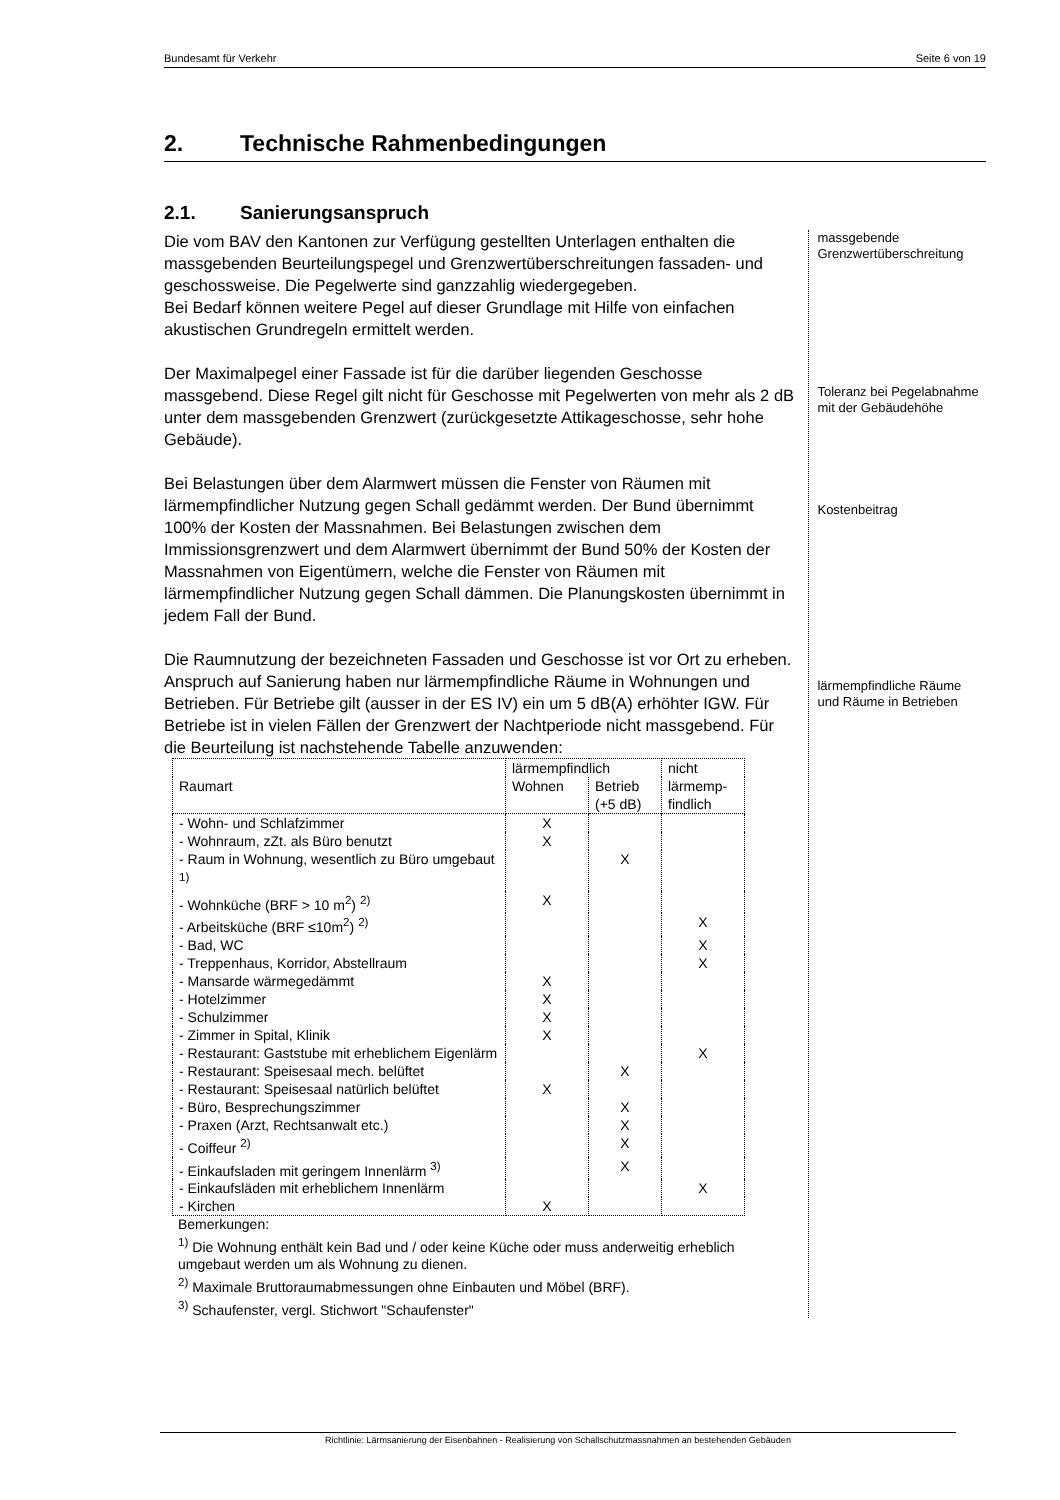Bundesamt für Verkehr Seite 6 von 19
2. Technische Rahmenbedingungen
2.1. Sanierungsanspruch
Die vom BAV den Kantonen zur Verfügung gestellten Unterlagen enthalten die massgebenden Beurteilungspegel und Grenzwertüberschreitungen fassaden- und geschossweise. Die Pegelwerte sind ganzzahlig wiedergegeben.
Bei Bedarf können weitere Pegel auf dieser Grundlage mit Hilfe von einfachen akustischen Grundregeln ermittelt werden.
Der Maximalpegel einer Fassade ist für die darüber liegenden Geschosse massgebend. Diese Regel gilt nicht für Geschosse mit Pegelwerten von mehr als 2 dB unter dem massgebenden Grenzwert (zurückgesetzte Attikageschosse, sehr hohe Gebäude).
Bei Belastungen über dem Alarmwert müssen die Fenster von Räumen mit lärmempfindlicher Nutzung gegen Schall gedämmt werden. Der Bund übernimmt 100% der Kosten der Massnahmen. Bei Belastungen zwischen dem Immissionsgrenzwert und dem Alarmwert übernimmt der Bund 50% der Kosten der Massnahmen von Eigentümern, welche die Fenster von Räumen mit lärmempfindlicher Nutzung gegen Schall dämmen. Die Planungskosten übernimmt in jedem Fall der Bund.
Die Raumnutzung der bezeichneten Fassaden und Geschosse ist vor Ort zu erheben. Anspruch auf Sanierung haben nur lärmempfindliche Räume in Wohnungen und Betrieben. Für Betriebe gilt (ausser in der ES IV) ein um 5 dB(A) erhöhter IGW. Für Betriebe ist in vielen Fällen der Grenzwert der Nachtperiode nicht massgebend. Für die Beurteilung ist nachstehende Tabelle anzuwenden:
| Raumart | lärmempfindlich | | nicht lärmemp-findlich |
| --- | --- | --- | --- |
| | Wohnen | Betrieb (+5 dB) | |
| - Wohn- und Schlafzimmer | X | | |
| - Wohnraum, zZt. als Büro benutzt | X | | |
| - Raum in Wohnung, wesentlich zu Büro umgebaut <sup>1)</sup> | | X | |
| - Wohnküche (BRF > 10 m<sup>2</sup>) <sup>2)</sup> | X | | |
| - Arbeitsküche (BRF ≤10m<sup>2</sup>) <sup>2)</sup> | | | X |
| - Bad, WC | | | X |
| - Treppenhaus, Korridor, Abstellraum | | | X |
| - Mansarde wärmegedämmt | X | | |
| - Hotelzimmer | X | | |
| - Schulzimmer | X | | |
| - Zimmer in Spital, Klinik | X | | |
| - Restaurant: Gaststube mit erheblichem Eigenlärm | | | X |
| - Restaurant: Speisesaal mech. belüftet | | X | |
| - Restaurant: Speisesaal natürlich belüftet | X | | |
| - Büro, Besprechungszimmer | | X | |
| - Praxen (Arzt, Rechtsanwalt etc.) | | X | |
| - Coiffeur <sup>2)</sup> | | X | |
| - Einkaufsladen mit geringem Innenlärm <sup>3)</sup> | | X | |
| - Einkaufsläden mit erheblichem Innenlärm | | | X |
| - Kirchen | X | | |
Bemerkungen:
<sup>1)</sup> Die Wohnung enthält kein Bad und / oder keine Küche oder muss anderweitig erheblich umgebaut werden um als Wohnung zu dienen.
<sup>2)</sup> Maximale Bruttoraumabmessungen ohne Einbauten und Möbel (BRF).
<sup>3)</sup> Schaufenster, vergl. Stichwort "Schaufenster"
massgebende Grenzwertüberschreitung
Toleranz bei Pegelabnahme mit der Gebäudehöhe
Kostenbeitrag
lärmempfindliche Räume und Räume in Betrieben
Richtlinie: Lärmsanierung der Eisenbahnen - Realisierung von Schallschutzmassnahmen an bestehenden Gebäuden